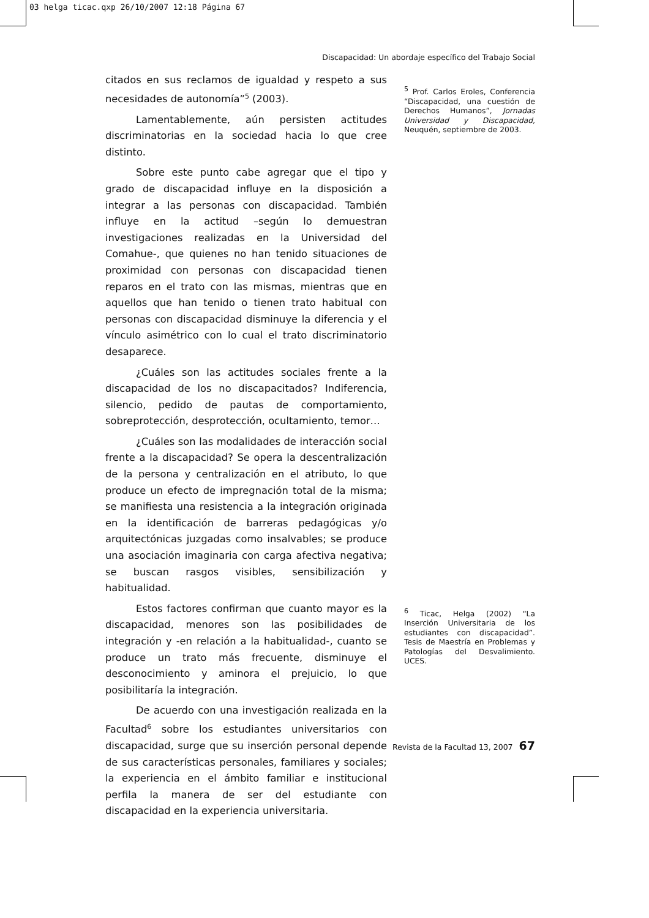03 helga ticac.qxp 26/10/2007 12:18 Página 67
Discapacidad: Un abordaje específico del Trabajo Social
citados en sus reclamos de igualdad y respeto a sus necesidades de autonomía”<sup>5</sup> (2003).
Lamentablemente, aún persisten actitudes discriminatorias en la sociedad hacia lo que cree distinto.
Sobre este punto cabe agregar que el tipo y grado de discapacidad influye en la disposición a integrar a las personas con discapacidad. También influye en la actitud –según lo demuestran investigaciones realizadas en la Universidad del Comahue-, que quienes no han tenido situaciones de proximidad con personas con discapacidad tienen reparos en el trato con las mismas, mientras que en aquellos que han tenido o tienen trato habitual con personas con discapacidad disminuye la diferencia y el vínculo asimétrico con lo cual el trato discriminatorio desaparece.
¿Cuáles son las actitudes sociales frente a la discapacidad de los no discapacitados? Indiferencia, silencio, pedido de pautas de comportamiento, sobreprotección, desprotección, ocultamiento, temor…
¿Cuáles son las modalidades de interacción social frente a la discapacidad? Se opera la descentralización de la persona y centralización en el atributo, lo que produce un efecto de impregnación total de la misma; se manifiesta una resistencia a la integración originada en la identificación de barreras pedagógicas y/o arquitectónicas juzgadas como insalvables; se produce una asociación imaginaria con carga afectiva negativa; se buscan rasgos visibles, sensibilización y habitualidad.
Estos factores confirman que cuanto mayor es la discapacidad, menores son las posibilidades de integración y -en relación a la habitualidad-, cuanto se produce un trato más frecuente, disminuye el desconocimiento y aminora el prejuicio, lo que posibilitaría la integración.
De acuerdo con una investigación realizada en la Facultad<sup>6</sup> sobre los estudiantes universitarios con discapacidad, surge que su inserción personal depende de sus características personales, familiares y sociales; la experiencia en el ámbito familiar e institucional perfila la manera de ser del estudiante con discapacidad en la experiencia universitaria.
<sup>5</sup> Prof. Carlos Eroles, Conferencia “Discapacidad, una cuestión de Derechos Humanos”, Jornadas Universidad y Discapacidad, Neuquén, septiembre de 2003.
<sup>6</sup> Ticac, Helga (2002) “La Inserción Universitaria de los estudiantes con discapacidad”. Tesis de Maestría en Problemas y Patologías del Desvalimiento. UCES.
Revista de la Facultad 13, 2007 67